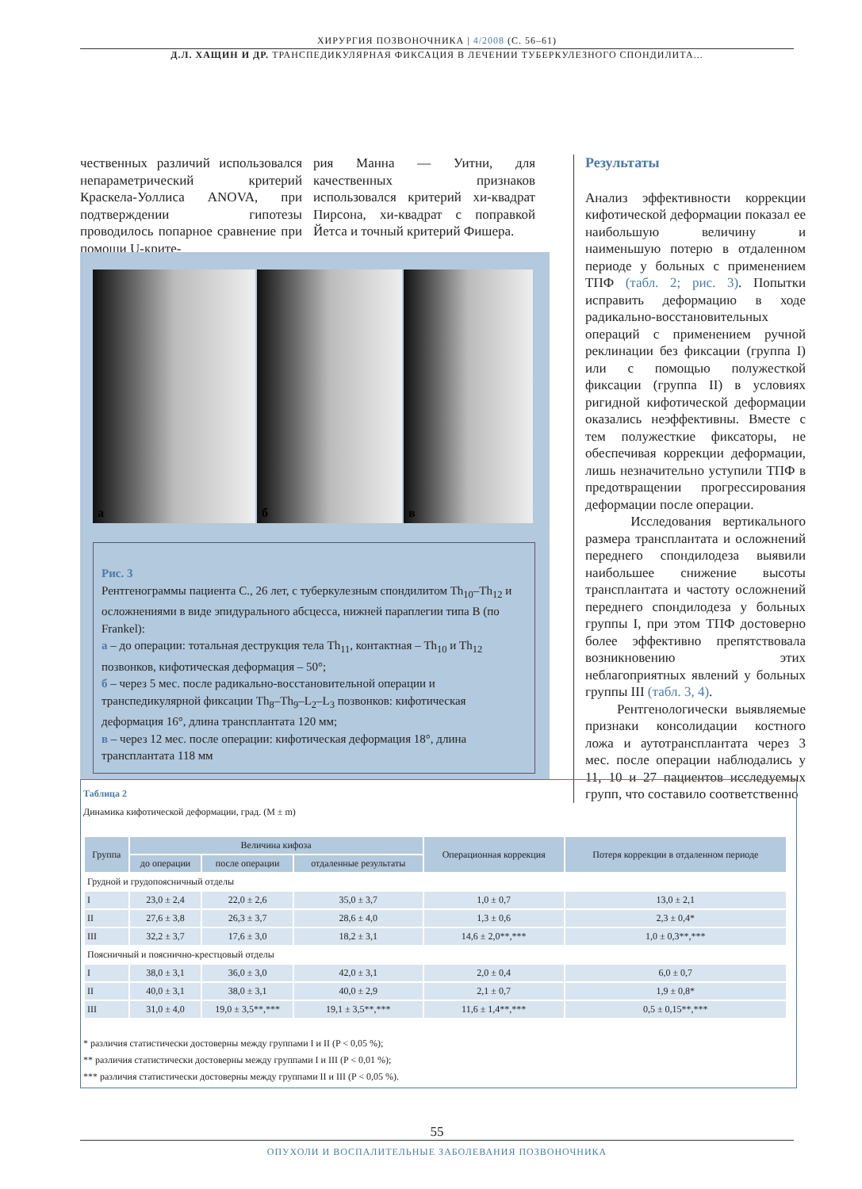ХИРУРГИЯ ПОЗВОНОЧНИКА | 4/2008 (С. 56–61)
Д.Л. ХАЩИН И ДР. ТРАНСПЕДИКУЛЯРНАЯ ФИКСАЦИЯ В ЛЕЧЕНИИ ТУБЕРКУЛЕЗНОГО СПОНДИЛИТА...
чественных различий использовался непараметрический критерий Краскела-Уоллиса ANOVA, при подтверждении гипотезы проводилось попарное сравнение при помощи U-крите-
рия Манна — Уитни, для качественных признаков использовался критерий хи-квадрат Пирсона, хи-квадрат с поправкой Йетса и точный критерий Фишера.
Результаты
Анализ эффективности коррекции кифотической деформации показал ее наибольшую величину и наименьшую потерю в отдаленном периоде у больных с применением ТПФ (табл. 2; рис. 3). Попытки исправить деформацию в ходе радикально-восстановительных операций с применением ручной реклинации без фиксации (группа I) или с помощью полужесткой фиксации (группа II) в условиях ригидной кифотической деформации оказались неэффективны. Вместе с тем полужесткие фиксаторы, не обеспечивая коррекции деформации, лишь незначительно уступили ТПФ в предотвращении прогрессирования деформации после операции.
Исследования вертикального размера трансплантата и осложнений переднего спондилодеза выявили наибольшее снижение высоты трансплантата и частоту осложнений переднего спондилодеза у больных группы I, при этом ТПФ достоверно более эффективно препятствовала возникновению этих неблагоприятных явлений у больных группы III (табл. 3, 4).
Рентгенологически выявляемые признаки консолидации костного ложа и аутотрансплантата через 3 мес. после операции наблюдались у 11, 10 и 27 пациентов исследуемых групп, что составило соответственно
а б в
Рис. 3
Рентгенограммы пациента С., 26 лет, с туберкулезным спондилитом Th<sub>10</sub>–Th<sub>12</sub> и осложнениями в виде эпидурального абсцесса, нижней параплегии типа В (по Frankel):
а – до операции: тотальная деструкция тела Th<sub>11</sub>, контактная – Th<sub>10</sub> и Th<sub>12</sub> позвонков, кифотическая деформация – 50°;
б – через 5 мес. после радикально-восстановительной операции и транспедикулярной фиксации Th<sub>8</sub>–Th<sub>9</sub>–L<sub>2</sub>–L<sub>3</sub> позвонков: кифотическая деформация 16°, длина трансплантата 120 мм;
в – через 12 мес. после операции: кифотическая деформация 18°, длина трансплантата 118 мм
Таблица 2
Динамика кифотической деформации, град. (M ± m)
| Группа | Величина кифоза | | | Операционная коррекция | Потеря коррекции в отдаленном периоде |
| --- | --- | --- | --- | --- | --- |
| | до операции | после операции | отдаленные результаты | | |
| Грудной и грудопоясничный отделы | | | | | |
| I | 23,0 ± 2,4 | 22,0 ± 2,6 | 35,0 ± 3,7 | 1,0 ± 0,7 | 13,0 ± 2,1 |
| II | 27,6 ± 3,8 | 26,3 ± 3,7 | 28,6 ± 4,0 | 1,3 ± 0,6 | 2,3 ± 0,4* |
| III | 32,2 ± 3,7 | 17,6 ± 3,0 | 18,2 ± 3,1 | 14,6 ± 2,0**,*** | 1,0 ± 0,3**,*** |
| Поясничный и пояснично-крестцовый отделы | | | | | |
| I | 38,0 ± 3,1 | 36,0 ± 3,0 | 42,0 ± 3,1 | 2,0 ± 0,4 | 6,0 ± 0,7 |
| II | 40,0 ± 3,1 | 38,0 ± 3,1 | 40,0 ± 2,9 | 2,1 ± 0,7 | 1,9 ± 0,8* |
| III | 31,0 ± 4,0 | 19,0 ± 3,5**,*** | 19,1 ± 3,5**,*** | 11,6 ± 1,4**,*** | 0,5 ± 0,15**,*** |
* различия статистически достоверны между группами I и II (P < 0,05 %);
** различия статистически достоверны между группами I и III (P < 0,01 %);
*** различия статистически достоверны между группами II и III (P < 0,05 %).
55
ОПУХОЛИ И ВОСПАЛИТЕЛЬНЫЕ ЗАБОЛЕВАНИЯ ПОЗВОНОЧНИКА